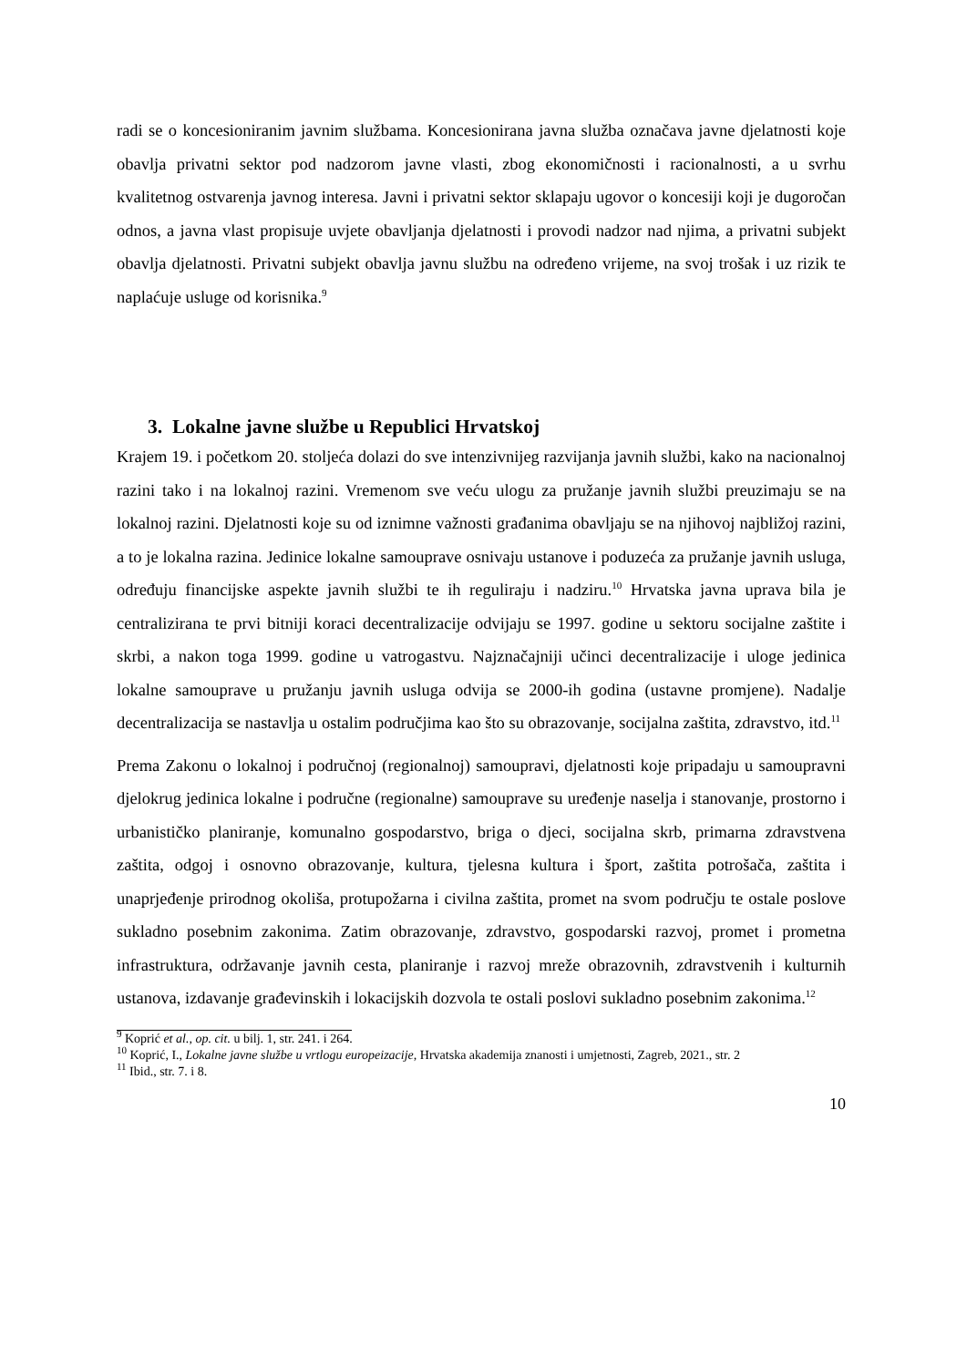radi se o koncesioniranim javnim službama. Koncesionirana javna služba označava javne djelatnosti koje obavlja privatni sektor pod nadzorom javne vlasti, zbog ekonomičnosti i racionalnosti, a u svrhu kvalitetnog ostvarenja javnog interesa. Javni i privatni sektor sklapaju ugovor o koncesiji koji je dugoročan odnos, a javna vlast propisuje uvjete obavljanja djelatnosti i provodi nadzor nad njima, a privatni subjekt obavlja djelatnosti. Privatni subjekt obavlja javnu službu na određeno vrijeme, na svoj trošak i uz rizik te naplaćuje usluge od korisnika.<sup>9</sup>
3. Lokalne javne službe u Republici Hrvatskoj
Krajem 19. i početkom 20. stoljeća dolazi do sve intenzivnijeg razvijanja javnih službi, kako na nacionalnoj razini tako i na lokalnoj razini. Vremenom sve veću ulogu za pružanje javnih službi preuzimaju se na lokalnoj razini. Djelatnosti koje su od iznimne važnosti građanima obavljaju se na njihovoj najbližoj razini, a to je lokalna razina. Jedinice lokalne samouprave osnivaju ustanove i poduzeća za pružanje javnih usluga, određuju financijske aspekte javnih službi te ih reguliraju i nadziru.<sup>10</sup> Hrvatska javna uprava bila je centralizirana te prvi bitniji koraci decentralizacije odvijaju se 1997. godine u sektoru socijalne zaštite i skrbi, a nakon toga 1999. godine u vatrogastvu. Najznačajniji učinci decentralizacije i uloge jedinica lokalne samouprave u pružanju javnih usluga odvija se 2000-ih godina (ustavne promjene). Nadalje decentralizacija se nastavlja u ostalim područjima kao što su obrazovanje, socijalna zaštita, zdravstvo, itd.<sup>11</sup>
Prema Zakonu o lokalnoj i područnoj (regionalnoj) samoupravi, djelatnosti koje pripadaju u samoupravni djelokrug jedinica lokalne i područne (regionalne) samouprave su uređenje naselja i stanovanje, prostorno i urbanističko planiranje, komunalno gospodarstvo, briga o djeci, socijalna skrb, primarna zdravstvena zaštita, odgoj i osnovno obrazovanje, kultura, tjelesna kultura i šport, zaštita potrošača, zaštita i unaprjeđenje prirodnog okoliša, protupožarna i civilna zaštita, promet na svom području te ostale poslove sukladno posebnim zakonima. Zatim obrazovanje, zdravstvo, gospodarski razvoj, promet i prometna infrastruktura, održavanje javnih cesta, planiranje i razvoj mreže obrazovnih, zdravstvenih i kulturnih ustanova, izdavanje građevinskih i lokacijskih dozvola te ostali poslovi sukladno posebnim zakonima.<sup>12</sup>
<sup>9</sup> Koprić et al., op. cit. u bilj. 1, str. 241. i 264.
<sup>10</sup> Koprić, I., Lokalne javne službe u vrtlogu europeizacije, Hrvatska akademija znanosti i umjetnosti, Zagreb, 2021., str. 2
<sup>11</sup> Ibid., str. 7. i 8.
10